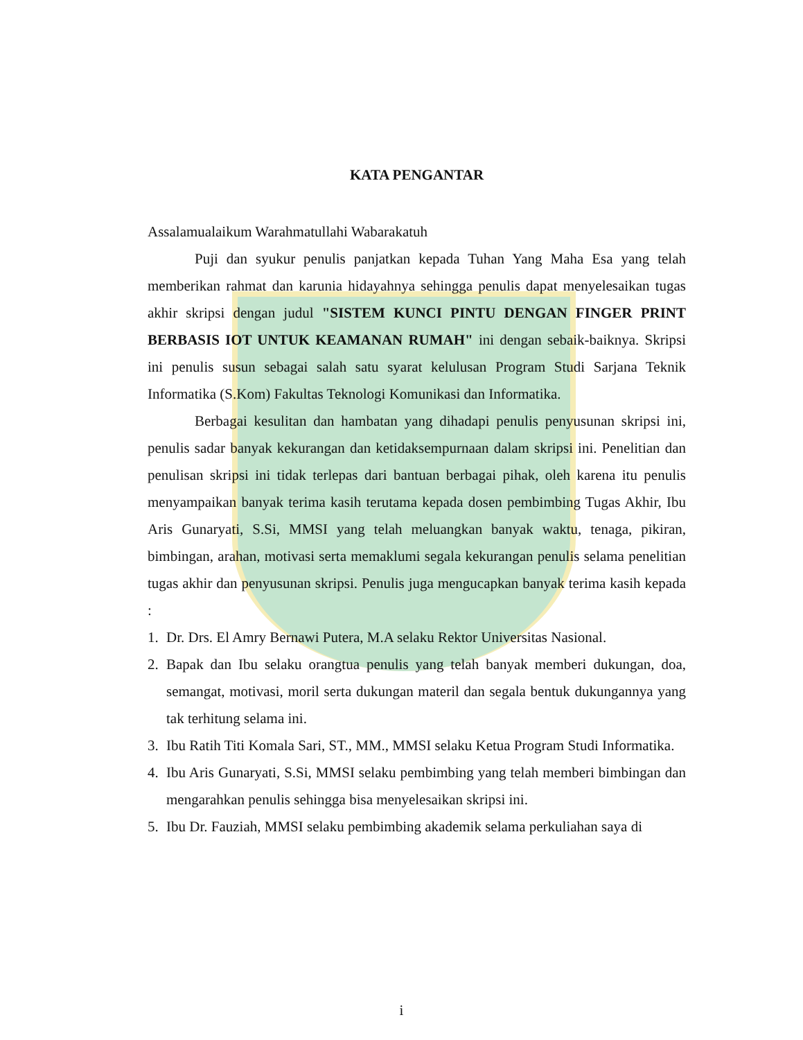KATA PENGANTAR
Assalamualaikum Warahmatullahi Wabarakatuh
Puji dan syukur penulis panjatkan kepada Tuhan Yang Maha Esa yang telah memberikan rahmat dan karunia hidayahnya sehingga penulis dapat menyelesaikan tugas akhir skripsi dengan judul "SISTEM KUNCI PINTU DENGAN FINGER PRINT BERBASIS IOT UNTUK KEAMANAN RUMAH" ini dengan sebaik-baiknya. Skripsi ini penulis susun sebagai salah satu syarat kelulusan Program Studi Sarjana Teknik Informatika (S.Kom) Fakultas Teknologi Komunikasi dan Informatika.
Berbagai kesulitan dan hambatan yang dihadapi penulis penyusunan skripsi ini, penulis sadar banyak kekurangan dan ketidaksempurnaan dalam skripsi ini. Penelitian dan penulisan skripsi ini tidak terlepas dari bantuan berbagai pihak, oleh karena itu penulis menyampaikan banyak terima kasih terutama kepada dosen pembimbing Tugas Akhir, Ibu Aris Gunaryati, S.Si, MMSI yang telah meluangkan banyak waktu, tenaga, pikiran, bimbingan, arahan, motivasi serta memaklumi segala kekurangan penulis selama penelitian tugas akhir dan penyusunan skripsi. Penulis juga mengucapkan banyak terima kasih kepada :
1. Dr. Drs. El Amry Bernawi Putera, M.A selaku Rektor Universitas Nasional.
2. Bapak dan Ibu selaku orangtua penulis yang telah banyak memberi dukungan, doa, semangat, motivasi, moril serta dukungan materil dan segala bentuk dukungannya yang tak terhitung selama ini.
3. Ibu Ratih Titi Komala Sari, ST., MM., MMSI selaku Ketua Program Studi Informatika.
4. Ibu Aris Gunaryati, S.Si, MMSI selaku pembimbing yang telah memberi bimbingan dan mengarahkan penulis sehingga bisa menyelesaikan skripsi ini.
5. Ibu Dr. Fauziah, MMSI selaku pembimbing akademik selama perkuliahan saya di
i